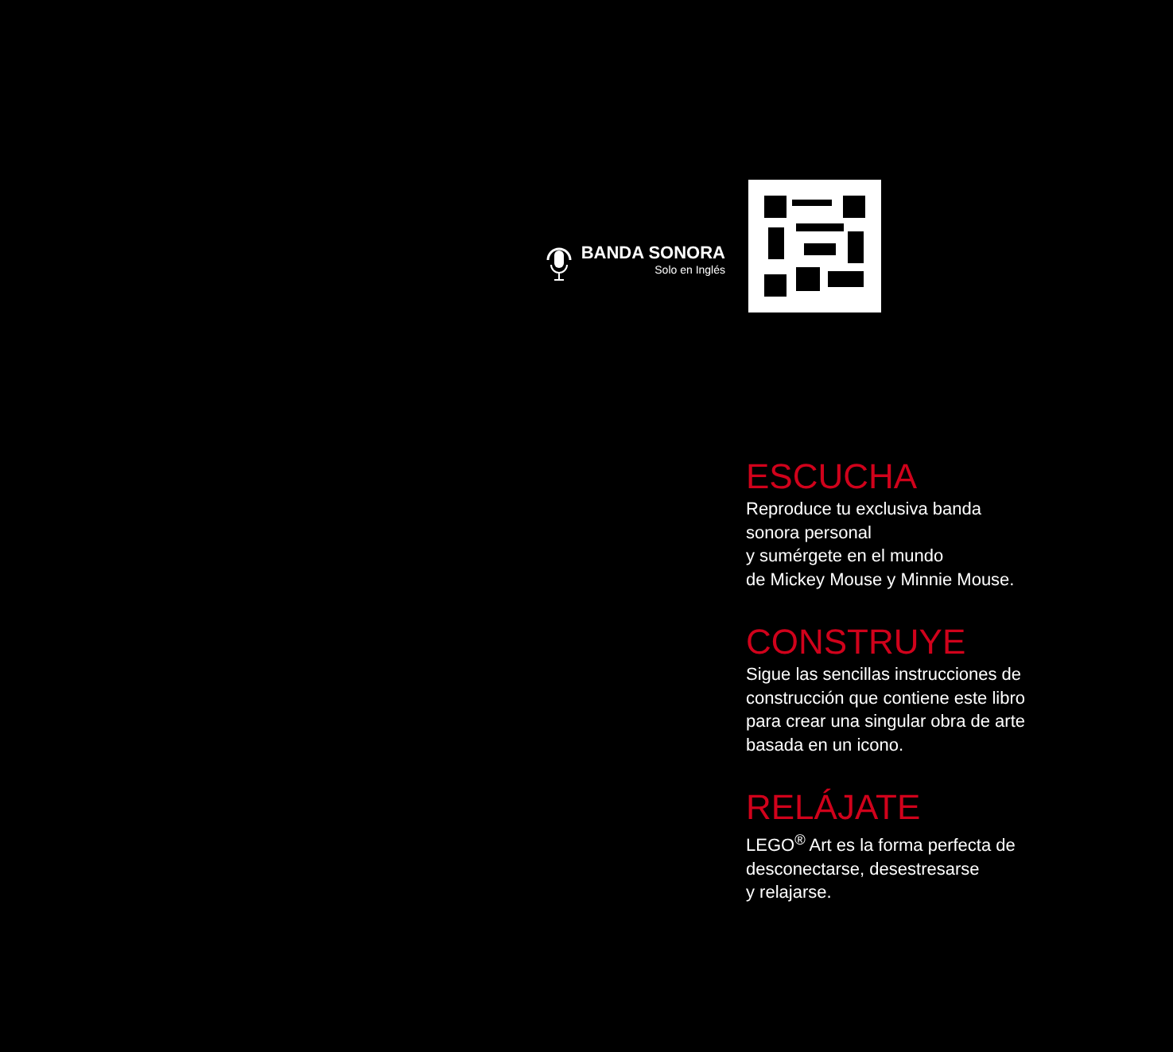BANDA SONORA
Solo en Inglés
ESCUCHA
Reproduce tu exclusiva banda
sonora personal
y sumérgete en el mundo
de Mickey Mouse y Minnie Mouse.
CONSTRUYE
Sigue las sencillas instrucciones de
construcción que contiene este libro
para crear una singular obra de arte
basada en un icono.
RELÁJATE
LEGO<sup>®</sup> Art es la forma perfecta de
desconectarse, desestresarse
y relajarse.